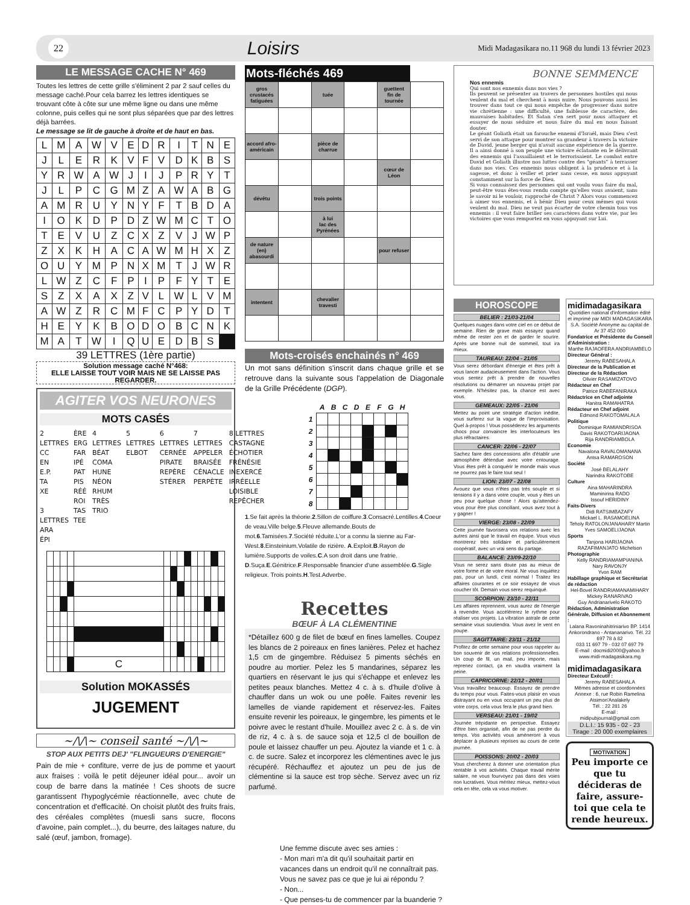22
Loisirs
Midi Madagasikara no.11 968 du lundi 13 février 2023
LE MESSAGE CACHE N° 469
Toutes les lettres de cette grille s'éliminent 2 par 2 sauf celles du message caché.Pour cela barrez les lettres identiques se trouvant côte à côte sur une même ligne ou dans une même colonne, puis celles qui ne sont plus séparées que par des lettres déjà barrées.
Le message se lit de gauche à droite et de haut en bas.
| L | M | A | W | V | E | D | R | I | T | N | E |
| J | L | E | R | K | V | F | V | D | K | B | S |
| Y | R | W | A | W | J | I | J | P | R | Y | T |
| J | L | P | C | G | M | Z | A | W | A | B | G |
| A | M | R | U | Y | N | Y | F | T | B | D | A |
| I | O | K | D | P | D | Z | W | M | C | T | O |
| T | E | V | U | Z | C | X | Z | V | J | W | P |
| Z | X | K | H | A | C | A | W | M | H | X | Z |
| O | U | Y | M | P | N | X | M | T | J | W | R |
| L | W | Z | C | F | P | I | P | F | Y | T | E |
| S | Z | X | A | X | Z | V | L | W | L | V | M |
| A | W | Z | R | C | M | F | C | P | Y | D | T |
| H | E | Y | K | B | O | D | O | B | C | N | K |
| M | A | T | W | I | Q | U | E | D | B | S | |
39 LETTRES (1ère partie)
Solution message caché N°468:
ELLE LAISSE TOUT VOIR MAIS NE SE LAISSE PAS REGARDER.
AGITER VOS NEURONES
MOTS CASÉS
2 LETTRES
CC
EN
E.P.
TA
XE
3 LETTRES
ARA
ÉPI
ÈRE
ERG
FAR
IPÉ
PAT
PIS
RÉÉ
ROI
TAS
TEE
4 LETTRES
BÉAT
COMA
HUNE
NÉON
RHUM
TRÈS
TRIO
5 LETTRES
ELBOT
6 LETTRES
CERNÉE
PIRATE
REPÈRE
STÉRER
7 LETTRES
APPELER
BRAISÉE
CÉNACLE
PERPÈTE
8 LETTRES
CASTAGNE
ÉCHOTIER
FRÉNÉSIE
INEXERCÉ
IRRÉELLE
LOISIBLE
REPÊCHER
| | | | | C | | | | | | | | | |
Solution MOKASSÉS
JUGEMENT
~/\/\~ conseil santé ~/\/\~
STOP AUX PETITS DEJ' "FLINGUEURS D'ENERGIE"
Pain de mie + confiture, verre de jus de pomme et yaourt aux fraises : voilà le petit déjeuner idéal pour... avoir un coup de barre dans la matinée ! Ces shoots de sucre garantissent l'hypoglycémie réactionnelle, avec chute de concentration et d'efficacité. On choisit plutôt des fruits frais, des céréales complètes (muesli sans sucre, flocons d'avoine, pain complet...), du beurre, des laitages nature, du salé (œuf, jambon, fromage).
Mots-fléchés 469
| gros crustacés fatiguées | | tuée | | guettent fin de tournée | |
| accord afro-américain | | pièce de charrue | | | |
| | | | | cœur de Léon | |
| dévêtu | | trois points | | | |
| | | à lui lac des Pyrénées | | | |
| de nature (en) abasourdi | | | | pour refuser | |
| intentent | | chevalier travesti | | | |
Mots-croisés enchainés n° 469
Un mot sans définition s'inscrit dans chaque grille et se retrouve dans la suivante sous l'appelation de Diagonale de la Grille Précédente (DGP).
| | A | B | C | D | E | F | G | H |
| --- | --- | --- | --- | --- | --- | --- | --- | --- |
| 1 | | | | | | | | |
| 2 | | | | | | | | |
| 3 | | | | | | | | |
| 4 | | | | | | | | |
| 5 | | | | | | | | |
| 6 | | | | | | | | |
| 7 | | | | | | | | |
| 8 | | | | | | | | |
1.Se fait après la théorie.2.Sillon de coiffure.3.Consacré.Lentilles.4.Coeur de veau.Ville belge.5.Fleuve allemande.Bouts de mot.6.Tamisées.7.Société réduite.L'or a connu la sienne au Far-West.8.Einsteinium.Volatile de rizière. A.Exploit.B.Rayon de lumière.Supports de voiles.C.A son droit dans une fratrie. D.Suça.E.Génitrice.F.Responsable financier d'une assemblée.G.Sigle religieux. Trois points.H.Test.Adverbe.
Recettes
BŒUF À LA CLÉMENTINE
*Détaillez 600 g de filet de bœuf en fines lamelles. Coupez les blancs de 2 poireaux en fines lanières. Pelez et hachez 1,5 cm de gingembre. Réduisez 5 piments séchés en poudre au mortier. Pelez les 5 mandarines, séparez les quartiers en réservant le jus qui s'échappe et enlevez les petites peaux blanches. Mettez 4 c. à s. d'huile d'olive à chauffer dans un wok ou une poêle. Faites revenir les lamelles de viande rapidement et réservez-les. Faites ensuite revenir les poireaux, le gingembre, les piments et le poivre avec le restant d'huile. Mouillez avec 2 c. à s. de vin de riz, 4 c. à s. de sauce soja et 12,5 cl de bouillon de poule et laissez chauffer un peu. Ajoutez la viande et 1 c. à c. de sucre. Salez et incorporez les clémentines avec le jus récupéré. Réchauffez et ajoutez un peu de jus de clémentine si la sauce est trop sèche. Servez avec un riz parfumé.
Une femme discute avec ses amies :
- Mon mari m'a dit qu'il souhaitait partir en vacances dans un endroit qu'il ne connaîtrait pas. Vous ne savez pas ce que je lui ai répondu ?
- Non...
- Que penses-tu de commencer par la buanderie ?
BONNE SEMMENCE
Nos ennemis
Qui sont nos ennemis dans nos vies ?
Ils peuvent se présenter au travers de personnes hostiles qui nous veulent du mal et cherchent à nous nuire. Nous pouvons aussi les trouver dans tout ce qui nous empêche de progresser dans notre vie chrétienne : une difficulté, une faiblesse de caractère, des mauvaises habitudes. Et Satan s'en sert pour nous attaquer et essayer de nous séduire et nous faire du mal en nous faisant douter.
Le géant Goliath était un farouche ennemi d'Israël, mais Dieu s'est servi de son attaque pour montrer sa grandeur à travers la victoire de David, jeune berger qui n'avait aucune expérience de la guerre. Il a ainsi donné à son peuple une victoire éclatante en le délivrant des ennemis qui l'assaillaient et le terrorisaient. Le combat entre David et Goliath illustre nos luttes contre des "géants" à terrasser dans nos vies. Ces ennemis nous obligent à la prudence et à la sagesse, et donc à veiller et prier sans cesse, en nous appuyant constamment sur la force de Dieu.
Si vous connaissez des personnes qui ont voulu vous faire du mal, peut-être vous êtes-vous rendu compte qu'elles vous avaient, sans le savoir ni le vouloir, rapproché de Christ ? Alors vous commencez à aimer vos ennemis, et à bénir Dieu pour ceux mêmes qui vous veulent du mal. Dieu ne veut pas écarter de votre chemin tous vos ennemis : il veut faire briller ses caractères dans votre vie, par les victoires que vous remportez en vous appuyant sur Lui.
HOROSCOPE
BELIER : 21/03-21/04
Quelques nuages dans votre ciel en ce début de semaine. Rien de grave mais essayez quand même de rester zen et de garder le sourire. Après une bonne nuit de sommeil, tout ira mieux.
TAUREAU: 22/04 - 21/05
Vous serez débordant d'énergie et êtes prêt à vous lancer audacieusement dans l'action. Vous vous sentez prêt à prendre de nouvelles résolutions ou démarrer un nouveau projet par exemple. N'hésitez pas, la chance est avec vous.
GEMEAUX: 22/05 - 21/06
Mettez au point une stratégie d'action inédite, vous surferez sur la vague de l'improvisation. Quel à-propos ! Vous posséderez les arguments chocs pour convaincre les interlocuteurs les plus réfractaires.
CANCER: 22/06 - 22/07
Sachez faire des concessions afin d'établir une atmosphère détendue avec votre entourage. Vous êtes prêt à conquérir le monde mais vous ne pourrez pas le faire tout seul !
LION: 23/07 - 22/08
Avouez que vous n'êtes pas très souple et si tensions il y a dans votre couple, vous y êtes un peu pour quelque chose ! Alors qu'attendez-vous pour être plus conciliant, vous avez tout à y gagner !
VIERGE: 23/08 - 22/09
Cette journée favorisera vos relations avec les autres ainsi que le travail en équipe. Vous vous montrerez très solidaire et particulièrement coopératif, avec un vrai sens du partage.
BALANCE: 23/09-22/10
Vous ne serez sans doute pas au mieux de votre forme et de votre moral. Ne vous inquiétez pas, pour un lundi, c'est normal ! Traitez les affaires courantes et ce soir essayez de vous coucher tôt. Demain vous serez requinqué.
SCORPION: 23/10 - 22/11
Les affaires reprennent, vous aurez de l'énergie à revendre. Vous accélérerez le rythme pour réaliser vos projets. La vibration astrale de cette semaine vous soutiendra. Vous avez le vent en poupe.
SAGITTAIRE: 23/11 - 21/12
Profitez de cette semaine pour vous rappeler au bon souvenir de vos relations professionnelles. Un coup de fil, un mail, peu importe, mais reprenez contact, ça en vaudra vraiment la peine.
CAPRICORNE: 22/12 - 20/01
Vous travaillez beaucoup. Essayez de prendre du temps pour vous. Faites-vous plaisir en vous distrayant ou en vous occupant un peu plus de votre corps, cela vous fera le plus grand bien.
VERSEAU: 21/01 - 19/02
Journée trépidante en perspective. Essayez d'être bien organisé, afin de ne pas perdre du temps. Vos activités vous amèneront à vous déplacer à plusieurs reprises au cours de cette journée.
POISSONS: 20/02 - 20/03
Vous chercherez à donner une orientation plus rentable à vos activités. Chaque travail mérite salaire, ne vous fourvoyez pas dans des voies non lucratives. Vous méritez mieux, mettez-vous cela en tête, cela va vous motiver.
midimadagasikara
Quotidien national d'information édité et imprimé par MIDI MADAGASIKARA S.A. Société Anonyme au capital de Ar 37 452 000
Fondatrice et Présidente du Conseil d'Administration :
Marthe RAJAOFERA ANDRIAMBELO
Directeur Général :
Jeremy RABESAHALA
Directeur de la Publication et Directeur de la Rédaction
Olivier RASAMIZATOVO
Rédacteur en Chef
Patrice RABEFANIRAKA
Rédactrice en Chef adjointe
Hanitra RAMAHATRA
Rédacteur en Chef adjoint
Edmond RAKOTOMALALA
Politique
Dominique RAMIANDRISOA
Davis RAKOTOARIJAONA
Rija RANDRIAMBOLA
Economie
Navalona RAVALOMANANA
Antsa RAMAROSON
Société
José BELALAHY
Narindra RAKOTOBE
Culture
Aina MAHARINDRA
Maminirina RADO
Issouf HERIDINY
Faits-Divers
Didi RATSIMBAZAFY
Mickael L. RASAMOELINA
Teholy RATOLONJANAHARY Martin
Yves SAMOELIJAONA
Sports
Tanjona HARIJAONA
RAZAFIMANJATO Michelson
Photographie
Kelly RANDRIAMAMPIANINA
Nary RAVONJY
Yvon RAM
Habillage graphique et Secrétariat de rédaction
Hel-Bovel RANDRIAMANAMIHARY
Mickey RANARIVAO
Guy Andrianarivelo RAKOTO
Rédaction, Administration Générale, Diffusion et Abonnement :
Lalana Ravoninahitriniarivo BP. 1414 Ankorondrano - Antananarivo. Tél. 22 697 78 à 82
033 11 697 79 - 032 07 697 79
E-mail : docmidi2000@yahoo.fr
www.midi-madagasikara.mg
midimadagasikara
Directeur Exécutif :
Jeremy RABESAHALA
Mêmes adresse et coordonnées
Annexe : 6, rue Robin Ramelina Atsimon'Analakely
Tél. : 22 281 26
E-mail :
midipubjournal@gmail.com
D.L.I.: 15 935 - 02 - 23
Tirage : 20 000 exemplaires
MOTIVATION
Peu importe ce que tu décideras de faire, assure-toi que cela te rende heureux.